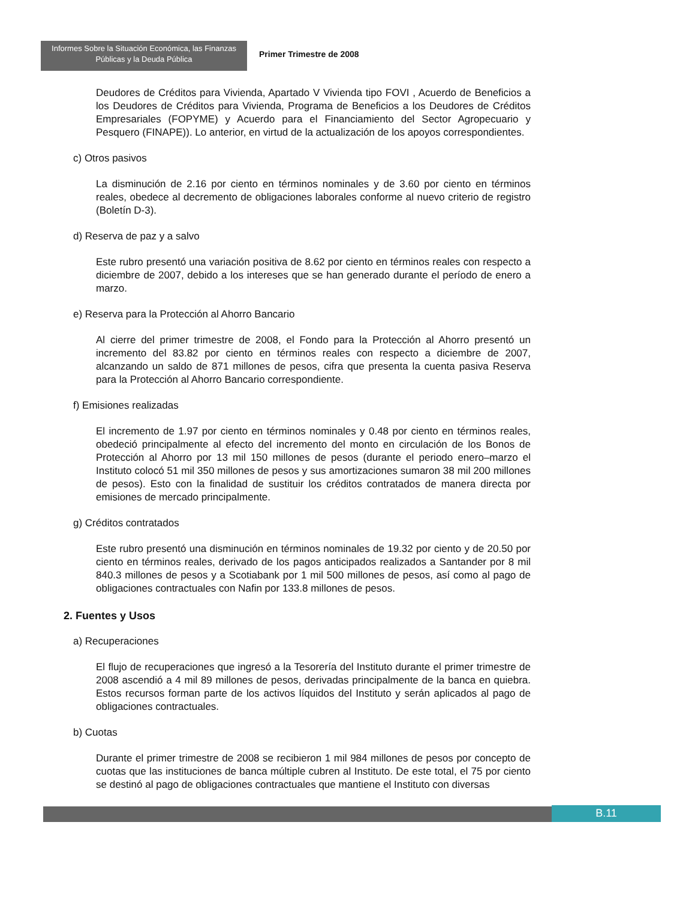Informes Sobre la Situación Económica, las Finanzas
Públicas y la Deuda Pública
Primer Trimestre de 2008
Deudores de Créditos para Vivienda, Apartado V Vivienda tipo FOVI , Acuerdo de Beneficios a los Deudores de Créditos para Vivienda, Programa de Beneficios a los Deudores de Créditos Empresariales (FOPYME) y Acuerdo para el Financiamiento del Sector Agropecuario y Pesquero (FINAPE)). Lo anterior, en virtud de la actualización de los apoyos correspondientes.
c) Otros pasivos
La disminución de 2.16 por ciento en términos nominales y de 3.60 por ciento en términos reales, obedece al decremento de obligaciones laborales conforme al nuevo criterio de registro (Boletín D-3).
d) Reserva de paz y a salvo
Este rubro presentó una variación positiva de 8.62 por ciento en términos reales con respecto a diciembre de 2007, debido a los intereses que se han generado durante el período de enero a marzo.
e) Reserva para la Protección al Ahorro Bancario
Al cierre del primer trimestre de 2008, el Fondo para la Protección al Ahorro presentó un incremento del 83.82 por ciento en términos reales con respecto a diciembre de 2007, alcanzando un saldo de 871 millones de pesos, cifra que presenta la cuenta pasiva Reserva para la Protección al Ahorro Bancario correspondiente.
f) Emisiones realizadas
El incremento de 1.97 por ciento en términos nominales y 0.48 por ciento en términos reales, obedeció principalmente al efecto del incremento del monto en circulación de los Bonos de Protección al Ahorro por 13 mil 150 millones de pesos (durante el periodo enero–marzo el Instituto colocó 51 mil 350 millones de pesos y sus amortizaciones sumaron 38 mil 200 millones de pesos). Esto con la finalidad de sustituir los créditos contratados de manera directa por emisiones de mercado principalmente.
g) Créditos contratados
Este rubro presentó una disminución en términos nominales de 19.32 por ciento y de 20.50 por ciento en términos reales, derivado de los pagos anticipados realizados a Santander por 8 mil 840.3 millones de pesos y a Scotiabank por 1 mil 500 millones de pesos, así como al pago de obligaciones contractuales con Nafin por 133.8 millones de pesos.
2. Fuentes y Usos
a) Recuperaciones
El flujo de recuperaciones que ingresó a la Tesorería del Instituto durante el primer trimestre de 2008 ascendió a 4 mil 89 millones de pesos, derivadas principalmente de la banca en quiebra. Estos recursos forman parte de los activos líquidos del Instituto y serán aplicados al pago de obligaciones contractuales.
b) Cuotas
Durante el primer trimestre de 2008 se recibieron 1 mil 984 millones de pesos por concepto de cuotas que las instituciones de banca múltiple cubren al Instituto. De este total, el 75 por ciento se destinó al pago de obligaciones contractuales que mantiene el Instituto con diversas
B.11